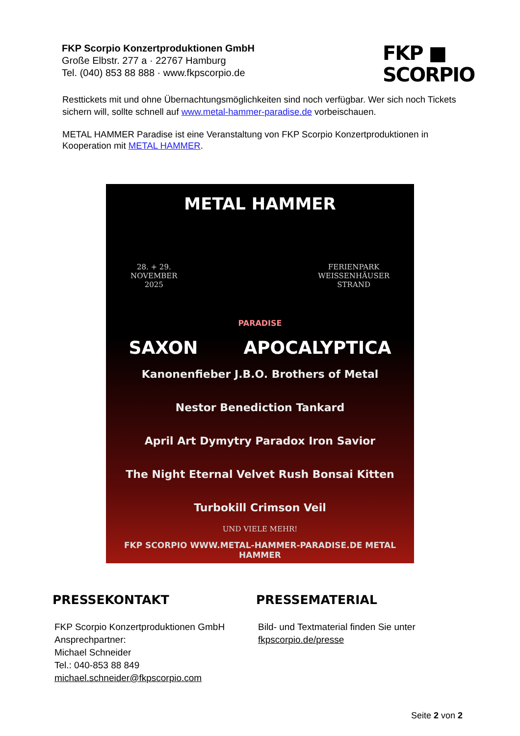FKP Scorpio Konzertproduktionen GmbH
Große Elbstr. 277 a · 22767 Hamburg
Tel. (040) 853 88 888 · www.fkpscorpio.de
FKP ■
SCORPIO
Resttickets mit und ohne Übernachtungsmöglichkeiten sind noch verfügbar. Wer sich noch Tickets sichern will, sollte schnell auf www.metal-hammer-paradise.de vorbeischauen.
METAL HAMMER Paradise ist eine Veranstaltung von FKP Scorpio Konzertproduktionen in Kooperation mit METAL HAMMER.
METAL HAMMER
28. + 29.
NOVEMBER
2025 FERIENPARK
WEISSENHÄUSER
STRAND
PARADISE
SAXON APOCALYPTICA
Kanonenfieber J.B.O. Brothers of Metal
Nestor Benediction Tankard
April Art Dymytry Paradox Iron Savior
The Night Eternal Velvet Rush Bonsai Kitten
Turbokill Crimson Veil
UND VIELE MEHR!
FKP SCORPIO WWW.METAL-HAMMER-PARADISE.DE METAL HAMMER
PRESSEKONTAKT
FKP Scorpio Konzertproduktionen GmbH
Ansprechpartner:
Michael Schneider
Tel.: 040-853 88 849
michael.schneider@fkpscorpio.com
PRESSEMATERIAL
Bild- und Textmaterial finden Sie unter
fkpscorpio.de/presse
Seite 2 von 2